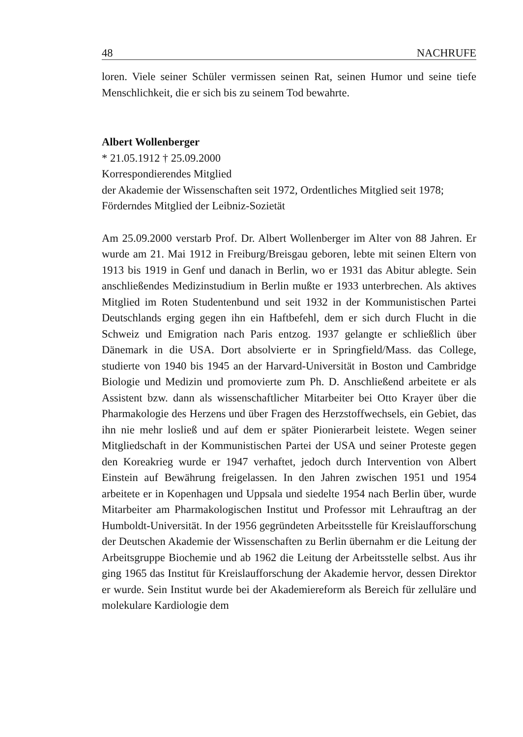48 NACHRUFE
loren. Viele seiner Schüler vermissen seinen Rat, seinen Humor und seine tiefe Menschlichkeit, die er sich bis zu seinem Tod bewahrte.
Albert Wollenberger
* 21.05.1912 † 25.09.2000
Korrespondierendes Mitglied
der Akademie der Wissenschaften seit 1972, Ordentliches Mitglied seit 1978;
Förderndes Mitglied der Leibniz-Sozietät
Am 25.09.2000 verstarb Prof. Dr. Albert Wollenberger im Alter von 88 Jahren. Er wurde am 21. Mai 1912 in Freiburg/Breisgau geboren, lebte mit seinen Eltern von 1913 bis 1919 in Genf und danach in Berlin, wo er 1931 das Abitur ablegte. Sein anschließendes Medizinstudium in Berlin mußte er 1933 unterbrechen. Als aktives Mitglied im Roten Studentenbund und seit 1932 in der Kommunistischen Partei Deutschlands erging gegen ihn ein Haftbefehl, dem er sich durch Flucht in die Schweiz und Emigration nach Paris entzog. 1937 gelangte er schließlich über Dänemark in die USA. Dort absolvierte er in Springfield/Mass. das College, studierte von 1940 bis 1945 an der Harvard-Universität in Boston und Cambridge Biologie und Medizin und promovierte zum Ph. D. Anschließend arbeitete er als Assistent bzw. dann als wissenschaftlicher Mitarbeiter bei Otto Krayer über die Pharmakologie des Herzens und über Fragen des Herzstoffwechsels, ein Gebiet, das ihn nie mehr losließ und auf dem er später Pionierarbeit leistete. Wegen seiner Mitgliedschaft in der Kommunistischen Partei der USA und seiner Proteste gegen den Koreakrieg wurde er 1947 verhaftet, jedoch durch Intervention von Albert Einstein auf Bewährung freigelassen. In den Jahren zwischen 1951 und 1954 arbeitete er in Kopenhagen und Uppsala und siedelte 1954 nach Berlin über, wurde Mitarbeiter am Pharmakologischen Institut und Professor mit Lehrauftrag an der Humboldt-Universität. In der 1956 gegründeten Arbeitsstelle für Kreislaufforschung der Deutschen Akademie der Wissenschaften zu Berlin übernahm er die Leitung der Arbeitsgruppe Biochemie und ab 1962 die Leitung der Arbeitsstelle selbst. Aus ihr ging 1965 das Institut für Kreislaufforschung der Akademie hervor, dessen Direktor er wurde. Sein Institut wurde bei der Akademiereform als Bereich für zelluläre und molekulare Kardiologie dem